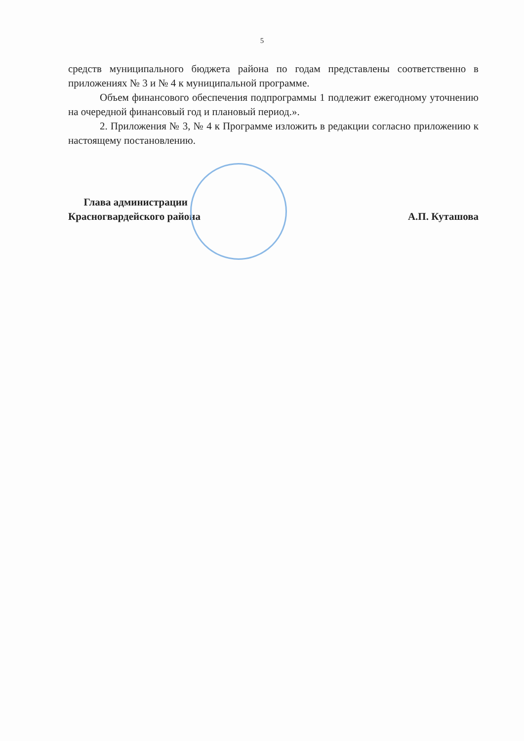5
средств муниципального бюджета района по годам представлены соответственно в приложениях № 3 и № 4 к муниципальной программе.
Объем финансового обеспечения подпрограммы 1 подлежит ежегодному уточнению на очередной финансовый год и плановый период.».
2. Приложения № 3, № 4 к Программе изложить в редакции согласно приложению к настоящему постановлению.
Глава администрации
Красногвардейского района
А.П. Куташова